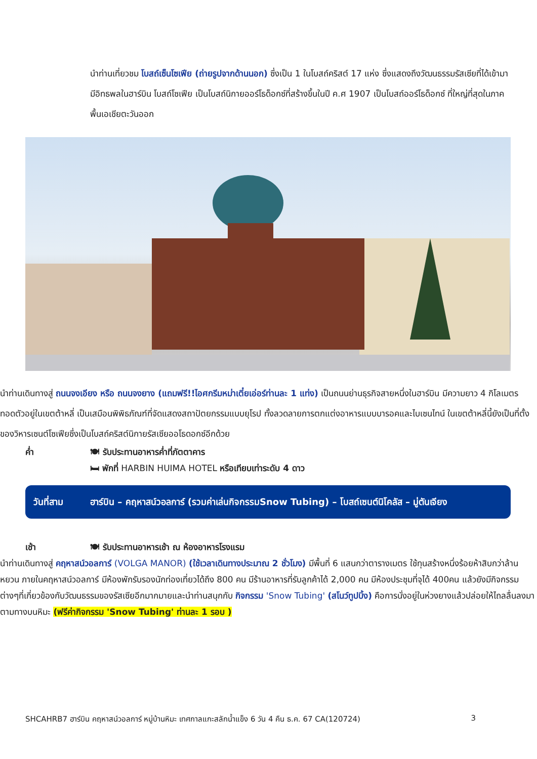นำท่านเที่ยวชม โบสถ์เซ็นโซเฟีย (ถ่ายรูปจากด้านนอก) ซึ่งเป็น 1 ในโบสถ์คริสต์ 17 แห่ง ซึ่งแสดงถึงวัฒนธรรมรัสเซียที่ได้เข้ามามีอิทธพลในฮาร์บิน โบสถ์โซเฟีย เป็นโบสถ์นิกายออร์โธด็อกซ์ที่สร้างขึ้นในปี ค.ศ 1907 เป็นโบสถ์ออร์โธด็อกซ์ ที่ใหญ่ที่สุดในภาคพื้นเอเชียตะวันออก
นำท่านเดินทางสู่ ถนนจงเอียง หรือ ถนนจงยาง (แถมฟรี!!ไอศกรีมหม่าเตี๋ยเอ่อร์ท่านละ 1 แท่ง) เป็นถนนย่านธุรกิจสายหนึ่งในฮาร์บิน มีความยาว 4 กิโลเมตร ทอดตัวอยู่ในเขตต้าหลี่ เป็นเสมือนพิพิธภัณฑ์ที่จัดแสดงสถาปัตยกรรมแบบยุโรป ทั้งลวดลายการตกแต่งอาหารแบบบารอคและไบเซนไทน์ ในเขตต้าหลี่นี้ยังเป็นที่ตั้งของวิหารเซนต์โซเฟียซึ่งเป็นโบสถ์คริสต์นิกายรัสเซียออโธดอกซ์อีกด้วย
ค่ำ 🍽 รับประทานอาหารค่ำที่ภัตตาคาร
🛏 พักที่ HARBIN HUIMA HOTEL หรือเทียบเท่าระดับ 4 ดาว
วันที่สาม ฮาร์บิน – คฤหาสน์วอลการ์ (รวมค่าเล่นกิจกรรมSnow Tubing) – โบสถ์เซนต์นิโคลัส – มู่ตันเจียง
เช้า 🍽 รับประทานอาหารเช้า ณ ห้องอาหารโรงแรม
นำท่านเดินทางสู่ คฤหาสน์วอลการ์ (VOLGA MANOR) (ใช้เวลาเดินทางประมาณ 2 ชั่วโมง) มีพื้นที่ 6 แสนกว่าตารางเมตร ใช้ทุนสร้างหนึ่งร้อยห้าสิบกว่าล้านหยวน ภายในคฤหาสน์วอลการ์ มีห้องพักรับรองนักท่องเที่ยวได้ถึง 800 คน มีร้านอาหารที่รับลูกค้าได้ 2,000 คน มีห้องประชุมที่จุได้ 400คน แล้วยังมีกิจกรรมต่างๆที่เกี่ยวข้องกับวัฒนธรรมของรัสเซียอีกมากมายและนำท่านสนุกกับ กิจกรรม 'Snow Tubing' (สโนว์ทูปบิ้ง) คือการนั่งอยู่ในห่วงยางแล้วปล่อยให้ไถลลื่นลงมาตามทางบนหิมะ (ฟรีค่ากิจกรรม 'Snow Tubing' ท่านละ 1 รอบ )
SHCAHRB7 ฮาร์บิน คฤหาสน์วอลการ์ หมู่บ้านหิมะ เทศกาลแกะสลักน้ำแข็ง 6 วัน 4 คืน ธ.ค. 67 CA(120724) 3